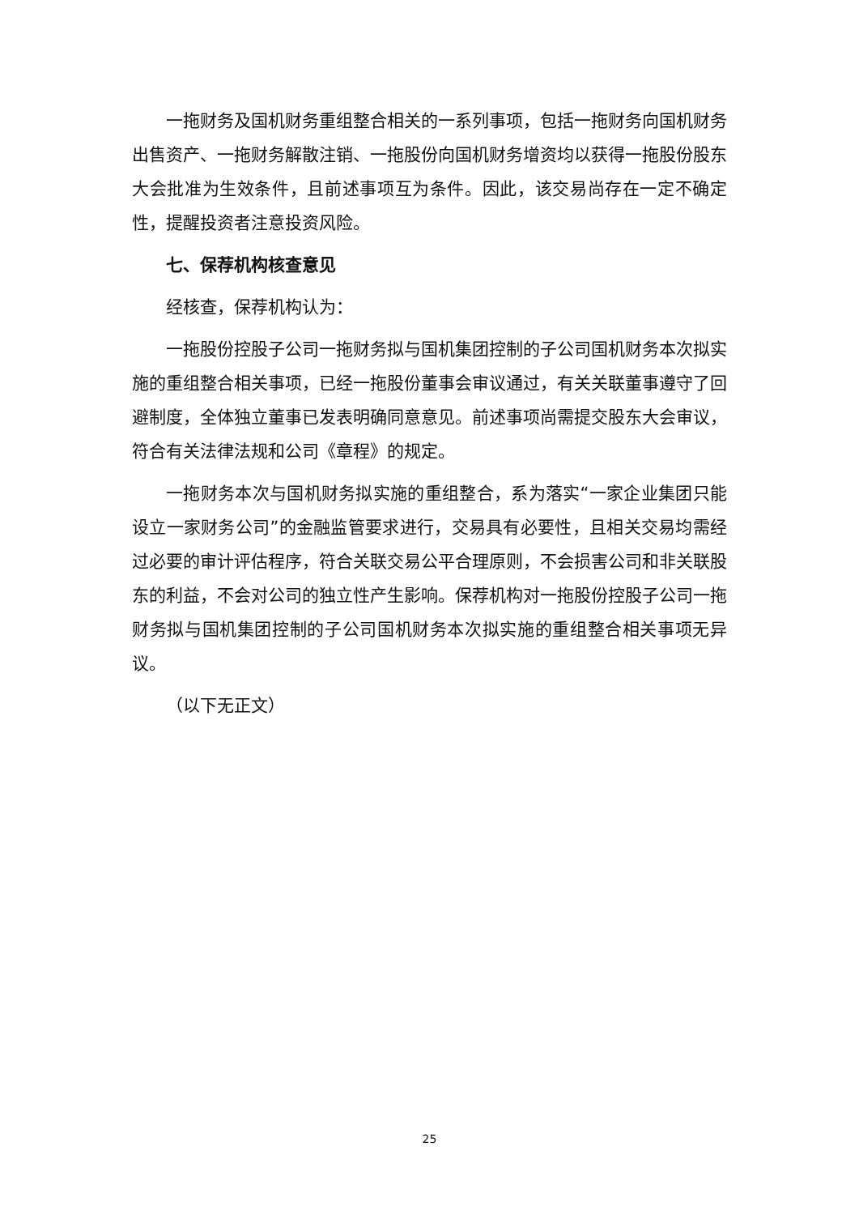一拖财务及国机财务重组整合相关的一系列事项，包括一拖财务向国机财务出售资产、一拖财务解散注销、一拖股份向国机财务增资均以获得一拖股份股东大会批准为生效条件，且前述事项互为条件。因此，该交易尚存在一定不确定性，提醒投资者注意投资风险。
七、保荐机构核查意见
经核查，保荐机构认为：
一拖股份控股子公司一拖财务拟与国机集团控制的子公司国机财务本次拟实施的重组整合相关事项，已经一拖股份董事会审议通过，有关关联董事遵守了回避制度，全体独立董事已发表明确同意意见。前述事项尚需提交股东大会审议，符合有关法律法规和公司《章程》的规定。
一拖财务本次与国机财务拟实施的重组整合，系为落实“一家企业集团只能设立一家财务公司”的金融监管要求进行，交易具有必要性，且相关交易均需经过必要的审计评估程序，符合关联交易公平合理原则，不会损害公司和非关联股东的利益，不会对公司的独立性产生影响。保荐机构对一拖股份控股子公司一拖财务拟与国机集团控制的子公司国机财务本次拟实施的重组整合相关事项无异议。
（以下无正文）
25